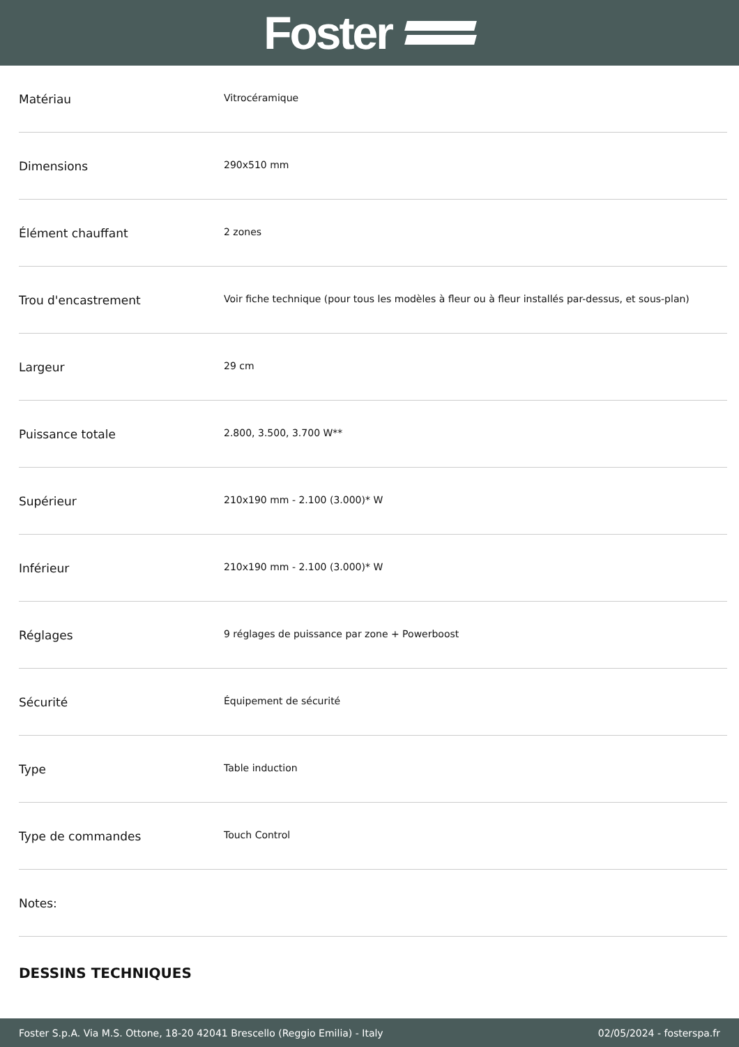Foster
| Matériau | Vitrocéramique |
| Dimensions | 290x510 mm |
| Élément chauffant | 2 zones |
| Trou d'encastrement | Voir fiche technique (pour tous les modèles à fleur ou à fleur installés par-dessus, et sous-plan) |
| Largeur | 29 cm |
| Puissance totale | 2.800, 3.500, 3.700 W** |
| Supérieur | 210x190 mm - 2.100 (3.000)* W |
| Inférieur | 210x190 mm - 2.100 (3.000)* W |
| Réglages | 9 réglages de puissance par zone + Powerboost |
| Sécurité | Équipement de sécurité |
| Type | Table induction |
| Type de commandes | Touch Control |
| Notes: | |
DESSINS TECHNIQUES
Foster S.p.A. Via M.S. Ottone, 18-20 42041 Brescello (Reggio Emilia) - Italy 02/05/2024 - fosterspa.fr